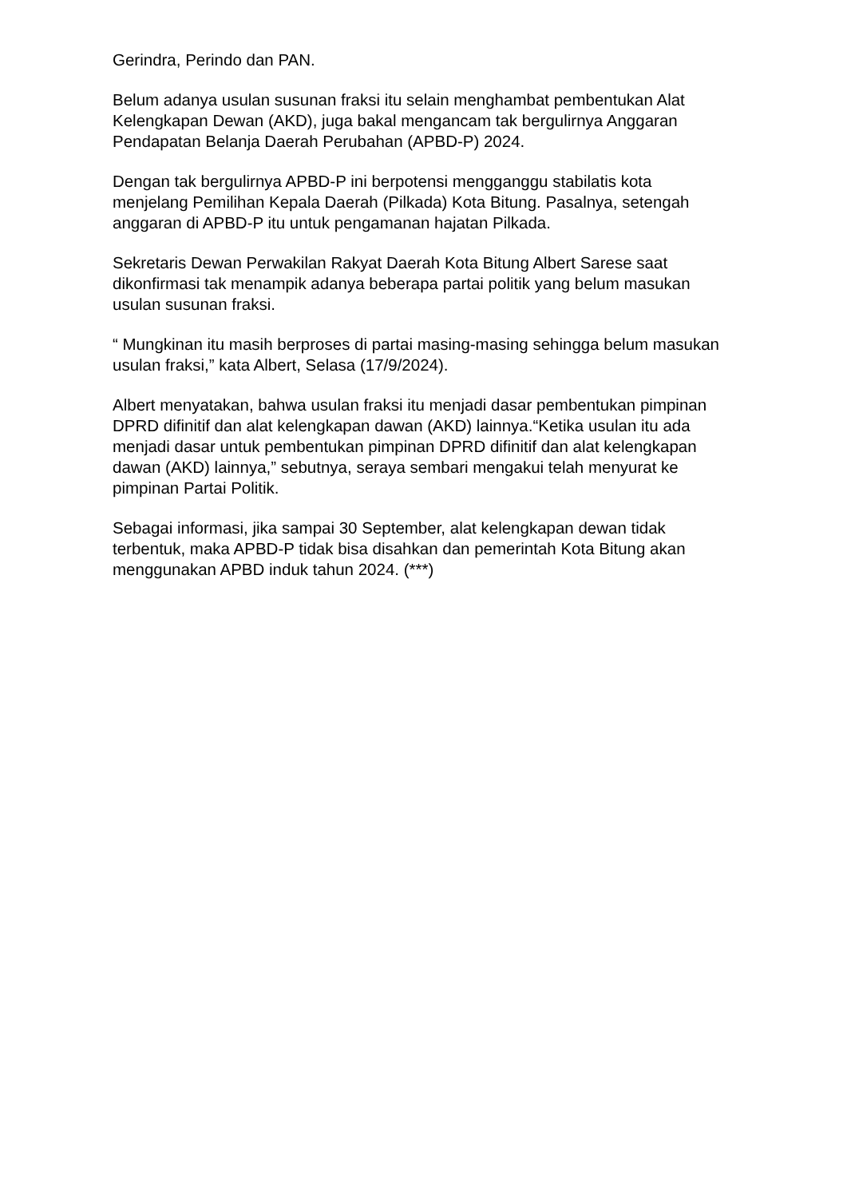Gerindra, Perindo dan PAN.
Belum adanya usulan susunan fraksi itu selain menghambat pembentukan Alat Kelengkapan Dewan (AKD), juga bakal mengancam tak bergulirnya Anggaran Pendapatan Belanja Daerah Perubahan (APBD-P) 2024.
Dengan tak bergulirnya APBD-P ini berpotensi mengganggu stabilatis kota menjelang Pemilihan Kepala Daerah (Pilkada) Kota Bitung. Pasalnya, setengah anggaran di APBD-P itu untuk pengamanan hajatan Pilkada.
Sekretaris Dewan Perwakilan Rakyat Daerah Kota Bitung Albert Sarese saat dikonfirmasi tak menampik adanya beberapa partai politik yang belum masukan usulan susunan fraksi.
“ Mungkinan itu masih berproses di partai masing-masing sehingga belum masukan usulan fraksi,” kata Albert, Selasa (17/9/2024).
Albert menyatakan, bahwa usulan fraksi itu menjadi dasar pembentukan pimpinan DPRD difinitif dan alat kelengkapan dawan (AKD) lainnya.“Ketika usulan itu ada menjadi dasar untuk pembentukan pimpinan DPRD difinitif dan alat kelengkapan dawan (AKD) lainnya,” sebutnya, seraya sembari mengakui telah menyurat ke pimpinan Partai Politik.
Sebagai informasi, jika sampai 30 September, alat kelengkapan dewan tidak terbentuk, maka APBD-P tidak bisa disahkan dan pemerintah Kota Bitung akan menggunakan APBD induk tahun 2024. (***)